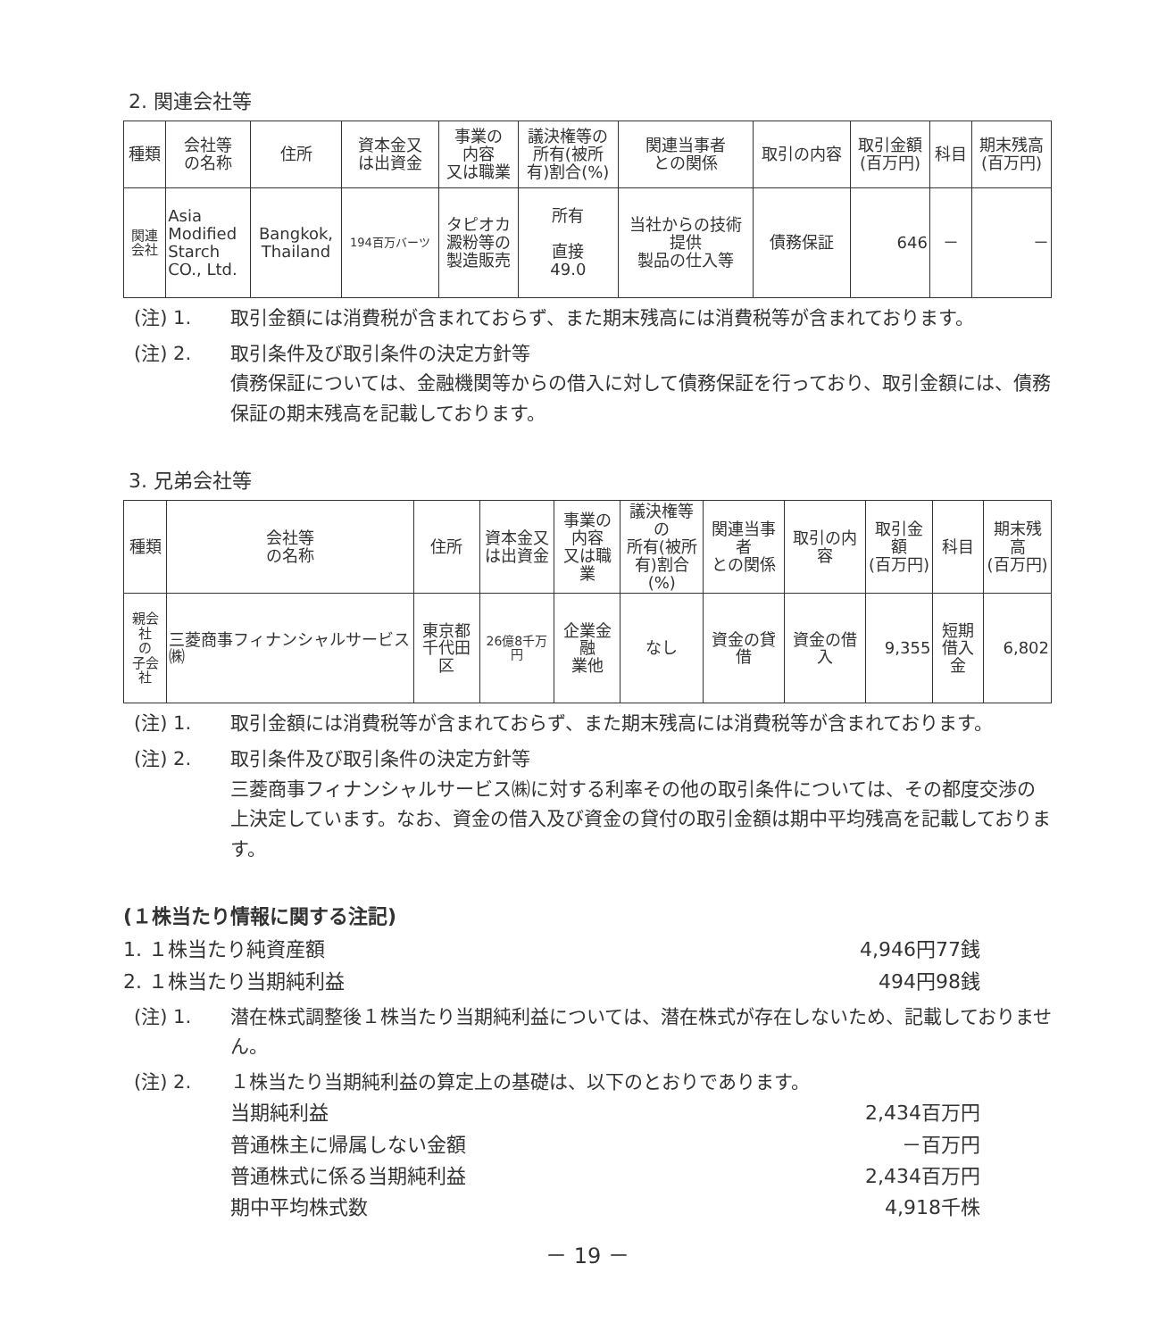2. 関連会社等
| 種類 | 会社等 の名称 | 住所 | 資本金又 は出資金 | 事業の 内容 又は職業 | 議決権等の 所有(被所 有)割合(%) | 関連当事者 との関係 | 取引の内容 | 取引金額 (百万円) | 科目 | 期末残高 (百万円) |
| --- | --- | --- | --- | --- | --- | --- | --- | --- | --- | --- |
| 関連 会社 | Asia Modified Starch CO., Ltd. | Bangkok, Thailand | 194百万バーツ | タピオカ 澱粉等の 製造販売 | 所有 直接 49.0 | 当社からの技術 提供 製品の仕入等 | 債務保証 | 646 | － | － |
(注) 1. 取引金額には消費税が含まれておらず、また期末残高には消費税等が含まれております。
(注) 2. 取引条件及び取引条件の決定方針等
債務保証については、金融機関等からの借入に対して債務保証を行っており、取引金額には、債務保証の期末残高を記載しております。
3. 兄弟会社等
| 種類 | 会社等 の名称 | 住所 | 資本金又 は出資金 | 事業の 内容 又は職業 | 議決権等の 所有(被所 有)割合(%) | 関連当事者 との関係 | 取引の内容 | 取引金額 (百万円) | 科目 | 期末残高 (百万円) |
| --- | --- | --- | --- | --- | --- | --- | --- | --- | --- | --- |
| 親会社 の 子会社 | 三菱商事フィナンシャルサービス㈱ | 東京都 千代田区 | 26億8千万円 | 企業金融 業他 | なし | 資金の貸借 | 資金の借入 | 9,355 | 短期 借入金 | 6,802 |
(注) 1. 取引金額には消費税等が含まれておらず、また期末残高には消費税等が含まれております。
(注) 2. 取引条件及び取引条件の決定方針等
三菱商事フィナンシャルサービス㈱に対する利率その他の取引条件については、その都度交渉の上決定しています。なお、資金の借入及び資金の貸付の取引金額は期中平均残高を記載しております。
(１株当たり情報に関する注記)
1. １株当たり純資産額 4,946円77銭
2. １株当たり当期純利益 494円98銭
(注) 1. 潜在株式調整後１株当たり当期純利益については、潜在株式が存在しないため、記載しておりません。
(注) 2. １株当たり当期純利益の算定上の基礎は、以下のとおりであります。
当期純利益 2,434百万円
普通株主に帰属しない金額 －百万円
普通株式に係る当期純利益 2,434百万円
期中平均株式数 4,918千株
－ 19 －